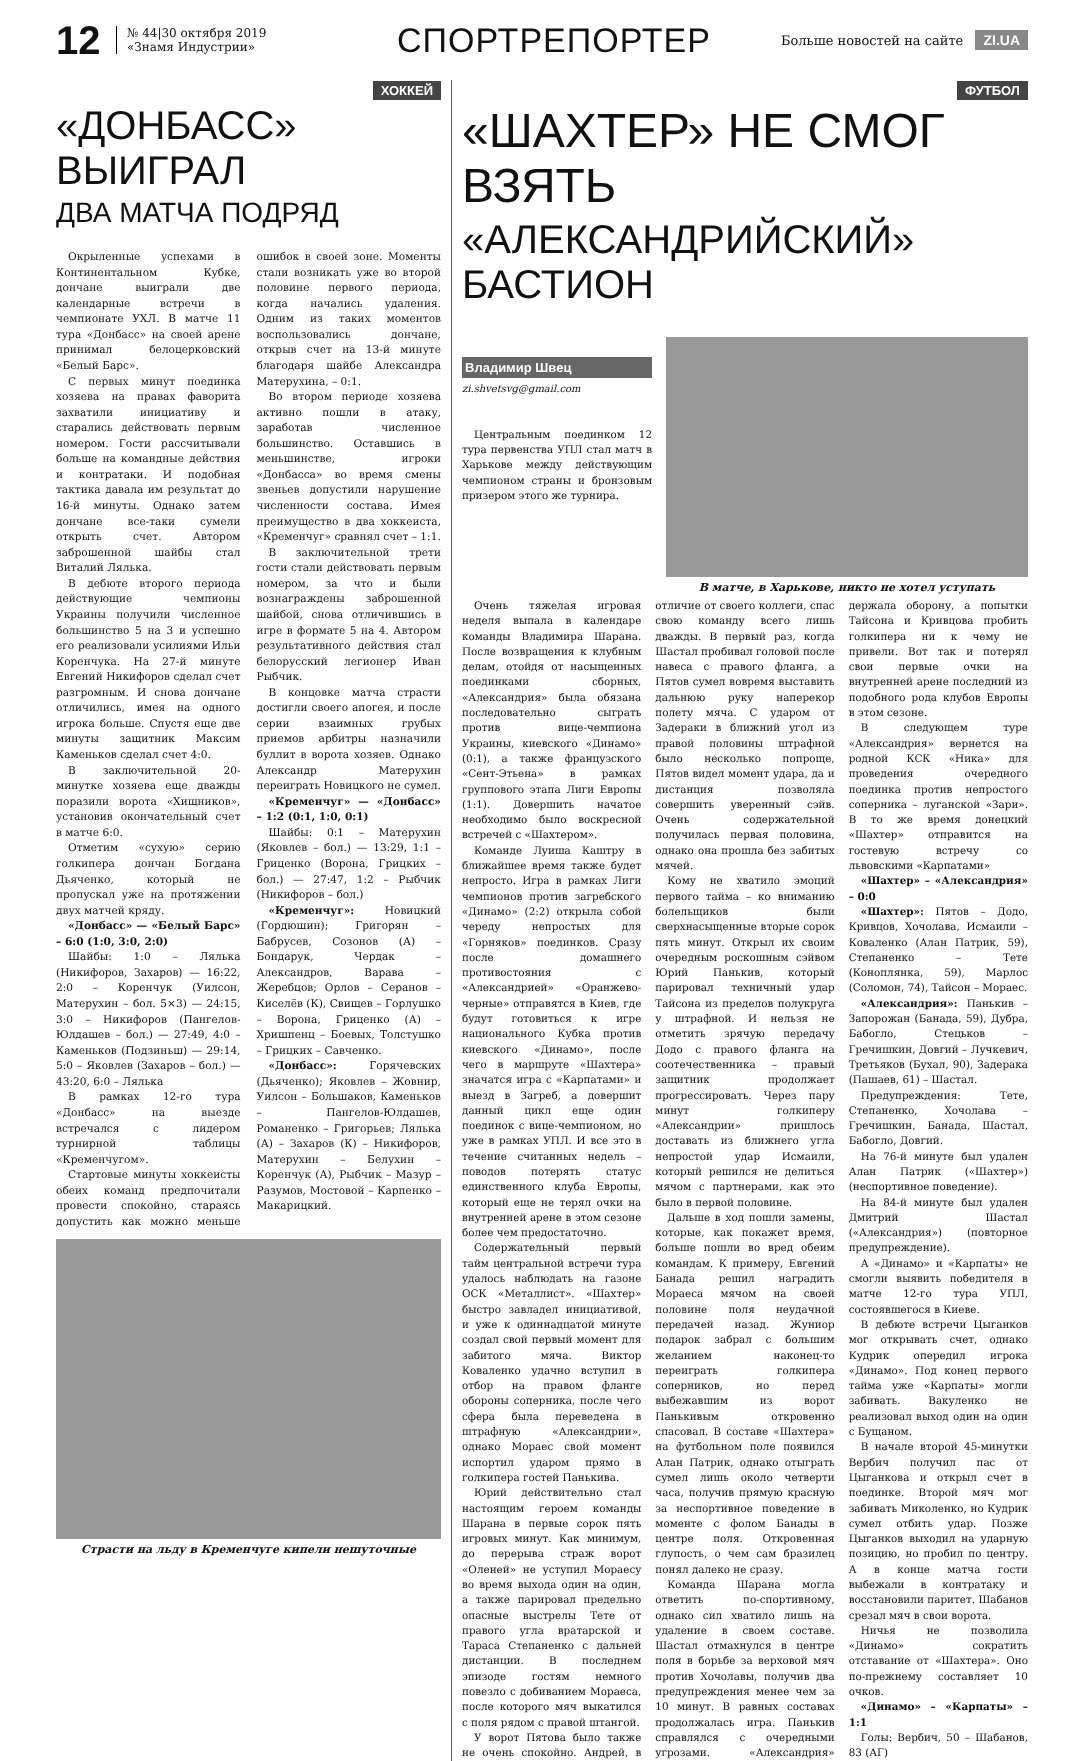12
№ 44|30 октября 2019
«Знамя Индустрии»
СПОРТРЕПОРТЕР
Больше новостей на сайте ZI.UA
ХОККЕЙ
«ДОНБАСС» ВЫИГРАЛ
ДВА МАТЧА ПОДРЯД
Окрыленные успехами в Континентальном Кубке, дончане выиграли две календарные встречи в чемпионате УХЛ. В матче 11 тура «Донбасс» на своей арене принимал белоцерковский «Белый Барс».
С первых минут поединка хозяева на правах фаворита захватили инициативу и старались действовать первым номером. Гости рассчитывали больше на командные действия и контратаки. И подобная тактика давала им результат до 16-й минуты. Однако затем дончане все-таки сумели открыть счет. Автором заброшенной шайбы стал Виталий Лялька.
В дебюте второго периода действующие чемпионы Украины получили численное большинство 5 на 3 и успешно его реализовали усилиями Ильи Коренчука. На 27-й минуте Евгений Никифоров сделал счет разгромным. И снова дончане отличились, имея на одного игрока больше. Спустя еще две минуты защитник Максим Каменьков сделал счет 4:0.
В заключительной 20-минутке хозяева еще дважды поразили ворота «Хищников», установив окончательный счет в матче 6:0.
Отметим «сухую» серию голкипера дончан Богдана Дьяченко, который не пропускал уже на протяжении двух матчей кряду.
«Донбасс» — «Белый Барс» – 6:0 (1:0, 3:0, 2:0)
Шайбы: 1:0 – Лялька (Никифоров, Захаров) — 16:22, 2:0 – Коренчук (Уилсон, Матерухин – бол. 5×3) — 24:15, 3:0 – Никифоров (Пангелов-Юлдашев – бол.) — 27:49, 4:0 – Каменьков (Подзиньш) — 29:14, 5:0 – Яковлев (Захаров – бол.) — 43:20, 6:0 – Лялька
В рамках 12-го тура «Донбасс» на выезде встречался с лидером турнирной таблицы «Кременчугом».
Стартовые минуты хоккеисты обеих команд предпочитали провести спокойно, стараясь допустить как можно меньше ошибок в своей зоне. Моменты стали возникать уже во второй половине первого периода, когда начались удаления. Одним из таких моментов воспользовались дончане, открыв счет на 13-й минуте благодаря шайбе Александра Матерухина, – 0:1.
Во втором периоде хозяева активно пошли в атаку, заработав численное большинство. Оставшись в меньшинстве, игроки «Донбасса» во время смены звеньев допустили нарушение численности состава. Имея преимущество в два хоккеиста, «Кременчуг» сравнял счет – 1:1.
В заключительной трети гости стали действовать первым номером, за что и были вознаграждены заброшенной шайбой, снова отличившись в игре в формате 5 на 4. Автором результативного действия стал белорусский легионер Иван Рыбчик.
В концовке матча страсти достигли своего апогея, и после серии взаимных грубых приемов арбитры назначили буллит в ворота хозяев. Однако Александр Матерухин переиграть Новицкого не сумел.
«Кременчуг» — «Донбасс» – 1:2 (0:1, 1:0, 0:1)
Шайбы: 0:1 – Матерухин (Яковлев – бол.) — 13:29, 1:1 – Гриценко (Ворона, Грицких – бол.) — 27:47, 1:2 – Рыбчик (Никифоров – бол.)
«Кременчуг»: Новицкий (Гордюшин); Григорян – Бабрусев, Созонов (А) – Бондарук, Чердак – Александров, Варава – Жеребцов; Орлов – Серанов – Киселёв (К), Свищев – Горлушко – Ворона, Гриценко (А) – Хришпенц – Боевых, Толстушко – Грицких – Савченко.
«Донбасс»: Горячевских (Дьяченко); Яковлев – Жовнир, Уилсон – Большаков, Каменьков – Пангелов-Юлдашев, Романенко – Григорьев; Лялька (А) – Захаров (К) – Никифоров, Матерухин – Белухин – Коренчук (А), Рыбчик – Мазур – Разумов, Мостовой – Карпенко – Макарицкий.
Страсти на льду в Кременчуге кипели нешуточные
ФУТБОЛ
«ШАХТЕР» НЕ СМОГ ВЗЯТЬ
«АЛЕКСАНДРИЙСКИЙ» БАСТИОН
Владимир Швец
zi.shvetsvg@gmail.com
Центральным поединком 12 тура первенства УПЛ стал матч в Харькове между действующим чемпионом страны и бронзовым призером этого же турнира.
В матче, в Харькове, никто не хотел уступать
Очень тяжелая игровая неделя выпала в календаре команды Владимира Шарана. После возвращения к клубным делам, отойдя от насыщенных поединками сборных, «Александрия» была обязана последовательно сыграть против вице-чемпиона Украины, киевского «Динамо» (0:1), а также французского «Сент-Этьена» в рамках группового этапа Лиги Европы (1:1). Довершить начатое необходимо было воскресной встречей с «Шахтером».
Команде Луиша Каштру в ближайшее время также будет непросто. Игра в рамках Лиги чемпионов против загребского «Динамо» (2:2) открыла собой череду непростых для «Горняков» поединков. Сразу после домашнего противостояния с «Александрией» «Оранжево-черные» отправятся в Киев, где будут готовиться к игре национального Кубка против киевского «Динамо», после чего в маршруте «Шахтера» значатся игра с «Карпатами» и выезд в Загреб, а довершит данный цикл еще один поединок с вице-чемпионом, но уже в рамках УПЛ. И все это в течение считанных недель – поводов потерять статус единственного клуба Европы, который еще не терял очки на внутренней арене в этом сезоне более чем предостаточно.
Содержательный первый тайм центральной встречи тура удалось наблюдать на газоне ОСК «Металлист». «Шахтер» быстро завладел инициативой, и уже к одиннадцатой минуте создал свой первый момент для забитого мяча. Виктор Коваленко удачно вступил в отбор на правом фланге обороны соперника, после чего сфера была переведена в штрафную «Александрии», однако Мораес свой момент испортил ударом прямо в голкипера гостей Панькива.
Юрий действительно стал настоящим героем команды Шарана в первые сорок пять игровых минут. Как минимум, до перерыва страж ворот «Оленей» не уступил Мораесу во время выхода один на один, а также парировал предельно опасные выстрелы Тете от правого угла вратарской и Тараса Степаненко с дальней дистанции. В последнем эпизоде гостям немного повезло с добиванием Мораеса, после которого мяч выкатился с поля рядом с правой штангой.
У ворот Пятова было также не очень спокойно. Андрей, в отличие от своего коллеги, спас свою команду всего лишь дважды. В первый раз, когда Шастал пробивал головой после навеса с правого фланга, а Пятов сумел вовремя выставить дальнюю руку наперекор полету мяча. С ударом от Задераки в ближний угол из правой половины штрафной было несколько попроще, Пятов видел момент удара, да и дистанция позволяла совершить уверенный сэйв. Очень содержательной получилась первая половина, однако она прошла без забитых мячей.
Кому не хватило эмоций первого тайма – ко вниманию болельщиков были сверхнасыщенные вторые сорок пять минут. Открыл их своим очередным роскошным сэйвом Юрий Панькив, который парировал техничный удар Тайсона из пределов полукруга у штрафной. И нельзя не отметить зрячую передачу Додо с правого фланга на соотечественника – правый защитник продолжает прогрессировать. Через пару минут голкиперу «Александрии» пришлось доставать из ближнего угла непростой удар Исмаили, который решился не делиться мячом с партнерами, как это было в первой половине.
Дальше в ход пошли замены, которые, как покажет время, больше пошли во вред обеим командам. К примеру, Евгений Банада решил наградить Мораеса мячом на своей половине поля неудачной передачей назад. Жуниор подарок забрал с большим желанием наконец-то переиграть голкипера соперников, но перед выбежавшим из ворот Панькивым откровенно спасовал. В составе «Шахтера» на футбольном поле появился Алан Патрик, однако отыграть сумел лишь около четверти часа, получив прямую красную за неспортивное поведение в моменте с фолом Банады в центре поля. Откровенная глупость, о чем сам бразилец понял далеко не сразу.
Команда Шарана могла ответить по-спортивному, однако сил хватило лишь на удаление в своем составе. Шастал отмахнулся в центре поля в борьбе за верховой мяч против Хочолавы, получив два предупреждения менее чем за 10 минут. В равных составах продолжалась игра. Панькив справлялся с очередными угрозами. «Александрия» держала оборону, а попытки Тайсона и Кривцова пробить голкипера ни к чему не привели. Вот так и потерял свои первые очки на внутренней арене последний из подобного рода клубов Европы в этом сезоне.
В следующем туре «Александрия» вернется на родной КСК «Ника» для проведения очередного поединка против непростого соперника – луганской «Зари». В то же время донецкий «Шахтер» отправится на гостевую встречу со львовскими «Карпатами»
«Шахтер» – «Александрия» – 0:0
«Шахтер»: Пятов – Додо, Кривцов, Хочолава, Исмаили – Коваленко (Алан Патрик, 59), Степаненко – Тете (Коноплянка, 59), Марлос (Соломон, 74), Тайсон – Мораес.
«Александрия»: Панькив – Запорожан (Банада, 59), Дубра, Бабогло, Стецьков – Гречишкин, Довгий – Лучкевич, Третьяков (Бухал, 90), Задерака (Пашаев, 61) – Шастал.
Предупреждения: Тете, Степаненко, Хочолава – Гречишкин, Банада, Шастал, Бабогло, Довгий.
На 76-й минуте был удален Алан Патрик («Шахтер») (неспортивное поведение).
На 84-й минуте был удален Дмитрий Шастал («Александрия») (повторное предупреждение).
А «Динамо» и «Карпаты» не смогли выявить победителя в матче 12-го тура УПЛ, состоявшегося в Киеве.
В дебюте встречи Цыганков мог открывать счет, однако Кудрик опередил игрока «Динамо». Под конец первого тайма уже «Карпаты» могли забивать. Вакуленко не реализовал выход один на один с Бущаном.
В начале второй 45-минутки Вербич получил пас от Цыганкова и открыл счет в поединке. Второй мяч мог забивать Миколенко, но Кудрик сумел отбить удар. Позже Цыганков выходил на ударную позицию, но пробил по центру. А в конце матча гости выбежали в контратаку и восстановили паритет. Шабанов срезал мяч в свои ворота.
Ничья не позволила «Динамо» сократить отставание от «Шахтера». Оно по-прежнему составляет 10 очков.
«Динамо» – «Карпаты» – 1:1
Голы: Вербич, 50 – Шабанов, 83 (АГ)